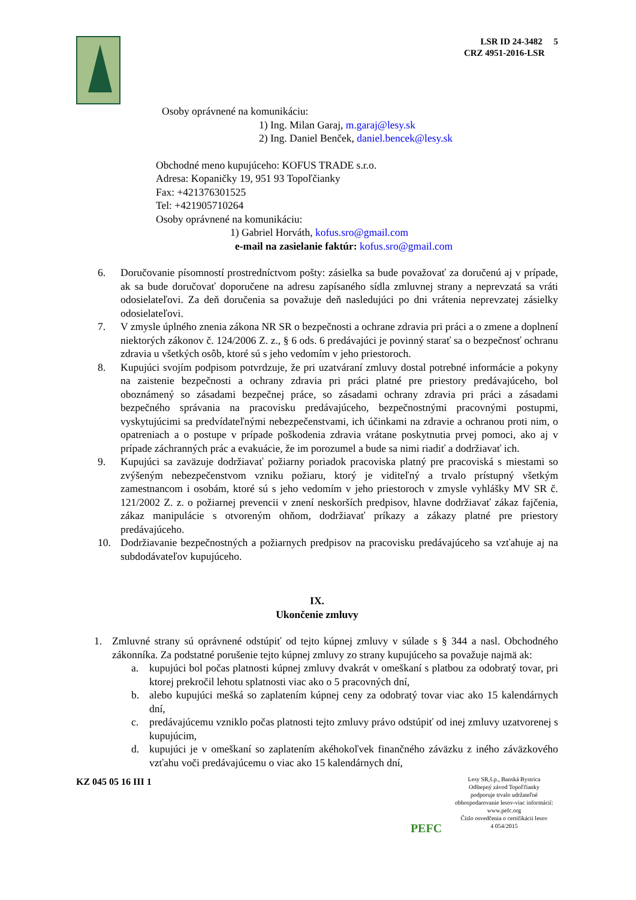LSR ID 24-3482 5
CRZ 4951-2016-LSR
Osoby oprávnené na komunikáciu:
1) Ing. Milan Garaj, m.garaj@lesy.sk
2) Ing. Daniel Benček, daniel.bencek@lesy.sk
Obchodné meno kupujúceho: KOFUS TRADE s.r.o.
Adresa: Kopaničky 19, 951 93 Topoľčianky
Fax: +421376301525
Tel: +421905710264
Osoby oprávnené na komunikáciu:
1) Gabriel Horváth, kofus.sro@gmail.com
e-mail na zasielanie faktúr: kofus.sro@gmail.com
6. Doručovanie písomností prostredníctvom pošty: zásielka sa bude považovať za doručenú aj v prípade, ak sa bude doručovať doporučene na adresu zapísaného sídla zmluvnej strany a neprevzatá sa vráti odosielateľovi. Za deň doručenia sa považuje deň nasledujúci po dni vrátenia neprevzatej zásielky odosielateľovi.
7. V zmysle úplného znenia zákona NR SR o bezpečnosti a ochrane zdravia pri práci a o zmene a doplnení niektorých zákonov č. 124/2006 Z. z., § 6 ods. 6 predávajúci je povinný starať sa o bezpečnosť ochranu zdravia u všetkých osôb, ktoré sú s jeho vedomím v jeho priestoroch.
8. Kupujúci svojím podpisom potvrdzuje, že pri uzatváraní zmluvy dostal potrebné informácie a pokyny na zaistenie bezpečnosti a ochrany zdravia pri práci platné pre priestory predávajúceho, bol oboznámený so zásadami bezpečnej práce, so zásadami ochrany zdravia pri práci a zásadami bezpečného správania na pracovisku predávajúceho, bezpečnostnými pracovnými postupmi, vyskytujúcimi sa predvídateľnými nebezpečenstvami, ich účinkami na zdravie a ochranou proti nim, o opatreniach a o postupe v prípade poškodenia zdravia vrátane poskytnutia prvej pomoci, ako aj v prípade záchranných prác a evakuácie, že im porozumel a bude sa nimi riadiť a dodržiavať ich.
9. Kupujúci sa zaväzuje dodržiavať požiarny poriadok pracoviska platný pre pracoviská s miestami so zvýšeným nebezpečenstvom vzniku požiaru, ktorý je viditeľný a trvalo prístupný všetkým zamestnancom i osobám, ktoré sú s jeho vedomím v jeho priestoroch v zmysle vyhlášky MV SR č. 121/2002 Z. z. o požiarnej prevencii v znení neskorších predpisov, hlavne dodržiavať zákaz fajčenia, zákaz manipulácie s otvoreným ohňom, dodržiavať príkazy a zákazy platné pre priestory predávajúceho.
10. Dodržiavanie bezpečnostných a požiarnych predpisov na pracovisku predávajúceho sa vzťahuje aj na subdodávateľov kupujúceho.
IX.
Ukončenie zmluvy
1. Zmluvné strany sú oprávnené odstúpiť od tejto kúpnej zmluvy v súlade s § 344 a nasl. Obchodného zákonníka. Za podstatné porušenie tejto kúpnej zmluvy zo strany kupujúceho sa považuje najmä ak:
a. kupujúci bol počas platnosti kúpnej zmluvy dvakrát v omeškaní s platbou za odobratý tovar, pri ktorej prekročil lehotu splatnosti viac ako o 5 pracovných dní,
b. alebo kupujúci mešká so zaplatením kúpnej ceny za odobratý tovar viac ako 15 kalendárnych dní,
c. predávajúcemu vzniklo počas platnosti tejto zmluvy právo odstúpiť od inej zmluvy uzatvorenej s kupujúcim,
d. kupujúci je v omeškaní so zaplatením akéhokoľvek finančného záväzku z iného záväzkového vzťahu voči predávajúcemu o viac ako 15 kalendárnych dní,
KZ 045 05 16 III 1
PEFC
Lesy SR,š.p., Banská Bystrica
Odštepný závod Topoľčianky
podporuje trvalo udržateľné
obhospodarovanie lesov-viac informácií:
www.pefc.org
Číslo osvedčenia o certifikácii lesov
4 054/2015